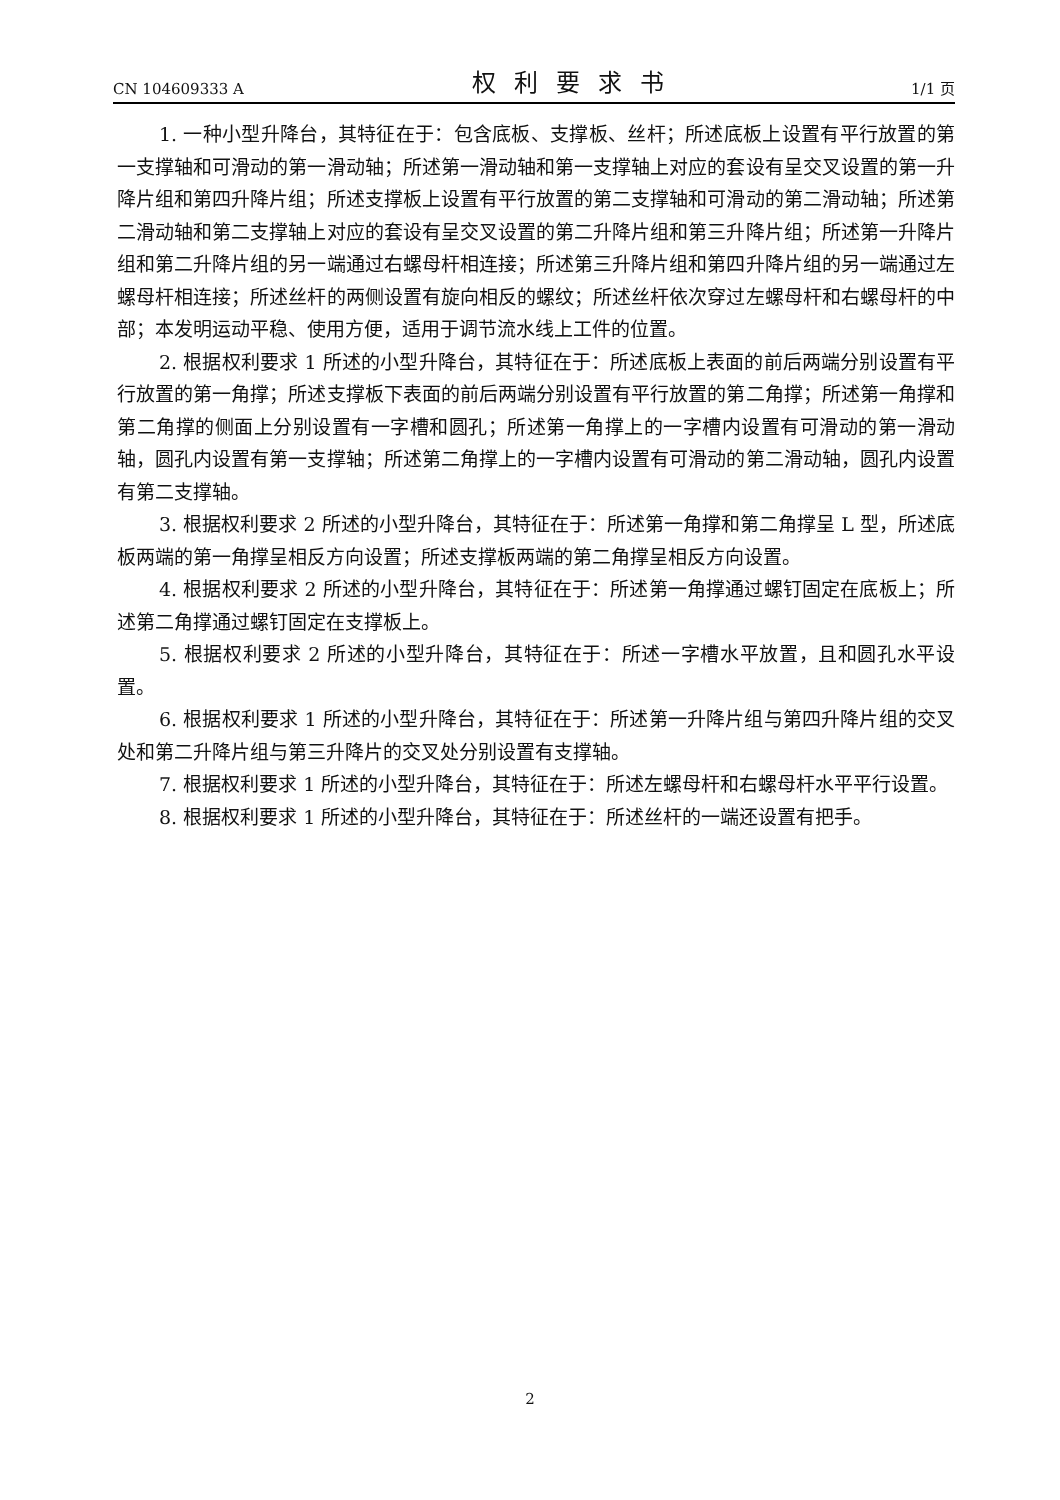CN 104609333 A 权利要求书 1/1 页
1. 一种小型升降台，其特征在于：包含底板、支撑板、丝杆；所述底板上设置有平行放置的第一支撑轴和可滑动的第一滑动轴；所述第一滑动轴和第一支撑轴上对应的套设有呈交叉设置的第一升降片组和第四升降片组；所述支撑板上设置有平行放置的第二支撑轴和可滑动的第二滑动轴；所述第二滑动轴和第二支撑轴上对应的套设有呈交叉设置的第二升降片组和第三升降片组；所述第一升降片组和第二升降片组的另一端通过右螺母杆相连接；所述第三升降片组和第四升降片组的另一端通过左螺母杆相连接；所述丝杆的两侧设置有旋向相反的螺纹；所述丝杆依次穿过左螺母杆和右螺母杆的中部；本发明运动平稳、使用方便，适用于调节流水线上工件的位置。
2. 根据权利要求 1 所述的小型升降台，其特征在于：所述底板上表面的前后两端分别设置有平行放置的第一角撑；所述支撑板下表面的前后两端分别设置有平行放置的第二角撑；所述第一角撑和第二角撑的侧面上分别设置有一字槽和圆孔；所述第一角撑上的一字槽内设置有可滑动的第一滑动轴，圆孔内设置有第一支撑轴；所述第二角撑上的一字槽内设置有可滑动的第二滑动轴，圆孔内设置有第二支撑轴。
3. 根据权利要求 2 所述的小型升降台，其特征在于：所述第一角撑和第二角撑呈 L 型，所述底板两端的第一角撑呈相反方向设置；所述支撑板两端的第二角撑呈相反方向设置。
4. 根据权利要求 2 所述的小型升降台，其特征在于：所述第一角撑通过螺钉固定在底板上；所述第二角撑通过螺钉固定在支撑板上。
5. 根据权利要求 2 所述的小型升降台，其特征在于：所述一字槽水平放置，且和圆孔水平设置。
6. 根据权利要求 1 所述的小型升降台，其特征在于：所述第一升降片组与第四升降片组的交叉处和第二升降片组与第三升降片的交叉处分别设置有支撑轴。
7. 根据权利要求 1 所述的小型升降台，其特征在于：所述左螺母杆和右螺母杆水平平行设置。
8. 根据权利要求 1 所述的小型升降台，其特征在于：所述丝杆的一端还设置有把手。
2